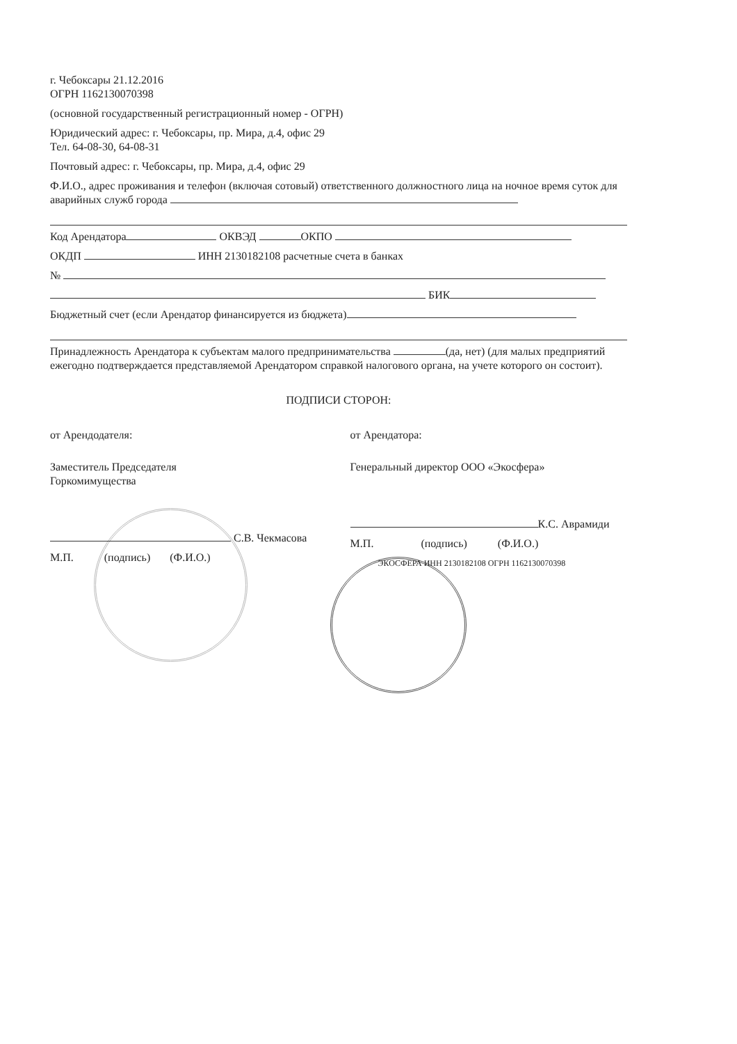г. Чебоксары 21.12.2016
ОГРН 1162130070398
(основной государственный регистрационный номер - ОГРН)
Юридический адрес: г. Чебоксары, пр. Мира, д.4, офис 29
Тел. 64-08-30, 64-08-31
Почтовый адрес: г. Чебоксары, пр. Мира, д.4, офис 29
Ф.И.О., адрес проживания и телефон (включая сотовый) ответственного должностного лица на ночное время суток для аварийных служб города
Код Арендатора ОКВЭД ОКПО
ОКДП ИНН 2130182108 расчетные счета в банках
№
БИК
Бюджетный счет (если Арендатор финансируется из бюджета)
Принадлежность Арендатора к субъектам малого предпринимательства (да, нет) (для малых предприятий ежегодно подтверждается представляемой Арендатором справкой налогового органа, на учете которого он состоит).
ПОДПИСИ СТОРОН:
от Арендодателя:
Заместитель Председателя
Горкомимущества
С.В. Чекмасова
М.П. (подпись) (Ф.И.О.)
от Арендатора:
Генеральный директор ООО «Экосфера»
К.С. Аврамиди
М.П. (подпись) (Ф.И.О.)
ЭКОСФЕРА ИНН 2130182108 ОГРН 1162130070398